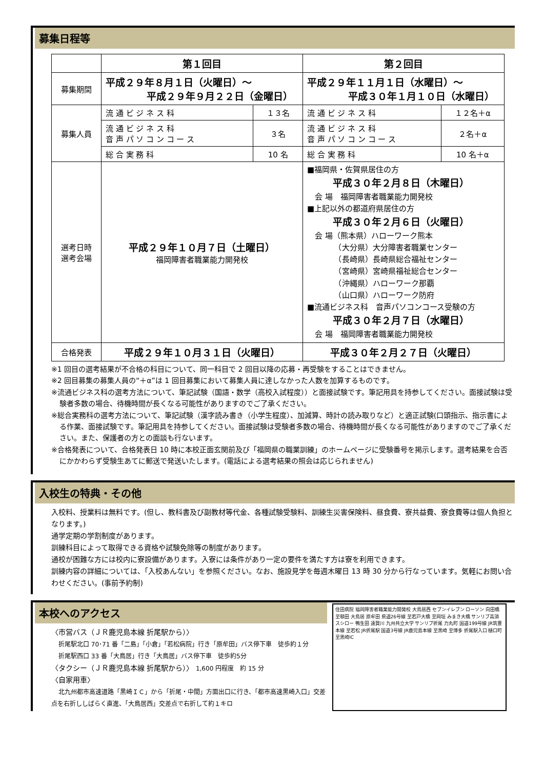募集日程等
| | 第１回目 | | 第２回目 | |
| 募集期間 | 平成２９年８月１日（火曜日）～ 平成２９年９月２２日（金曜日） | | 平成２９年１１月１日（水曜日）～ 平成３０年１月１０日（水曜日） | |
| 募集人員 | 流 通 ビ ジ ネ ス 科 | １３名 | 流 通 ビ ジ ネ ス 科 | １２名＋α |
| | 流 通 ビ ジ ネ ス 科 音 声 パ ソ コ ン コ ー ス | ３名 | 流 通 ビ ジ ネ ス 科 音 声 パ ソ コ ン コ ー ス | ２名＋α |
| | 総 合 実 務 科 | 10 名 | 総 合 実 務 科 | 10 名＋α |
| 選考日時 選考会場 | 平成２９年１０月７日（土曜日） 福岡障害者職業能力開発校 | | ■福岡県・佐賀県居住の方 平成３０年２月８日（木曜日） 会 場 福岡障害者職業能力開発校 ■上記以外の都道府県居住の方 平成３０年２月６日（火曜日） 会 場（熊本県）ハローワーク熊本 （大分県）大分障害者職業センター （長崎県）長崎県総合福祉センター （宮崎県）宮崎県福祉総合センター （沖縄県）ハローワーク那覇 （山口県）ハローワーク防府 ■流通ビジネス科 音声パソコンコース受験の方 平成３０年２月７日（水曜日） 会 場 福岡障害者職業能力開発校 | |
| 合格発表 | 平成２９年１０月３１日（火曜日） | | 平成３０年２月２７日（火曜日） | |
※1 回目の選考結果が不合格の科目について、同一科目で 2 回目以降の応募・再受験をすることはできません。
※2 回目募集の募集人員の“＋α”は 1 回目募集において募集人員に達しなかった人数を加算するものです。
※流通ビジネス科の選考方法について、筆記試験（国語・数学（高校入試程度））と面接試験です。筆記用具を持参してください。面接試験は受験者多数の場合、待機時間が長くなる可能性がありますのでご了承ください。
※総合実務科の選考方法について、筆記試験（漢字読み書き（小学生程度）、加減算、時計の読み取りなど）と適正試験(口頭指示、指示書による作業、面接試験です。筆記用具を持参してください。面接試験は受験者多数の場合、待機時間が長くなる可能性がありますのでご了承ください。また、保護者の方との面談も行ないます。
※合格発表について、合格発表日 10 時に本校正面玄関前及び「福岡県の職業訓練」のホームページに受験番号を掲示します。選考結果を合否にかかわらず受験生あてに郵送で発送いたします。(電話による選考結果の照会は応じられません)
入校生の特典・その他
入校料、授業料は無料です。(但し、教科書及び副教材等代金、各種試験受験料、訓練生災害保険料、昼食費、寮共益費、寮食費等は個人負担となります。)
通学定期の学割制度があります。
訓練科目によって取得できる資格や試験免除等の制度があります。
通校が困難な方には校内に寮設備があります。入寮には条件があり一定の要件を満たす方は寮を利用できます。
訓練内容の詳細については、「入校あんない」を参照ください。なお、施設見学を毎週木曜日 13 時 30 分から行なっています。気軽にお問い合わせください。(事前予約制)
本校へのアクセス
〈市営バス（ＪＲ鹿児島本線 折尾駅から）〉
折尾駅北口 70･71 番「二島」「小倉」「若松病院」行き「原牟田」バス停下車　徒歩約１分
折尾駅西口 33 番「大鳥居」行き「大鳥居」バス停下車　徒歩約5分
〈タクシー（ＪＲ鹿児島本線 折尾駅から）〉 1,600 円程度　約 15 分
〈自家用車〉
北九州都市高速道路「黒崎ＩＣ」から「折尾・中間」方面出口に行き、「都市高速黒崎入口」交差点を右折ししばらく直進、「大鳥居西」交差点で右折して約１キロ
住田病院 福岡障害者職業能力開発校 大鳥居西 セブンイレブン ローソン 向田橋 至頓田 大鳥居 原牟田 県道26号線 至若戸大橋 至岡垣 みまき大橋 サンリブ高須 スシロー 鴨生田 遠賀川 九州共立大学 サンリブ折尾 力丸町 国道199号線 JR筑豊本線 至若松 JR折尾駅 国道3号線 JR鹿児島本線 至黒崎 至博多 折尾駅入口 樋口町 至黒崎IC